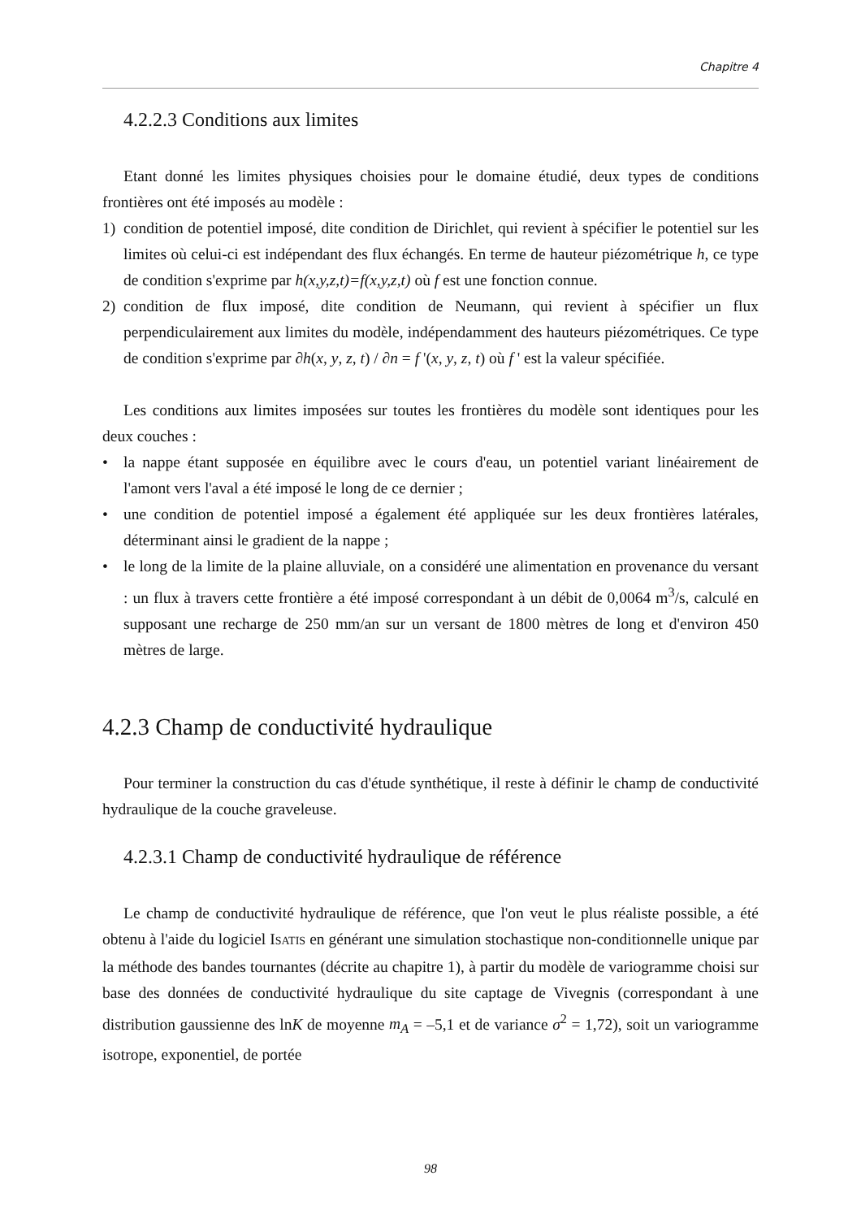Chapitre 4
4.2.2.3 Conditions aux limites
Etant donné les limites physiques choisies pour le domaine étudié, deux types de conditions frontières ont été imposés au modèle :
1) condition de potentiel imposé, dite condition de Dirichlet, qui revient à spécifier le potentiel sur les limites où celui-ci est indépendant des flux échangés. En terme de hauteur piézométrique h, ce type de condition s'exprime par h(x,y,z,t)=f(x,y,z,t) où f est une fonction connue.
2) condition de flux imposé, dite condition de Neumann, qui revient à spécifier un flux perpendiculairement aux limites du modèle, indépendamment des hauteurs piézométriques. Ce type de condition s'exprime par ∂h(x, y, z, t) / ∂n = f '(x, y, z, t) où f ' est la valeur spécifiée.
Les conditions aux limites imposées sur toutes les frontières du modèle sont identiques pour les deux couches :
• la nappe étant supposée en équilibre avec le cours d'eau, un potentiel variant linéairement de l'amont vers l'aval a été imposé le long de ce dernier ;
• une condition de potentiel imposé a également été appliquée sur les deux frontières latérales, déterminant ainsi le gradient de la nappe ;
• le long de la limite de la plaine alluviale, on a considéré une alimentation en provenance du versant : un flux à travers cette frontière a été imposé correspondant à un débit de 0,0064 m<sup>3</sup>/s, calculé en supposant une recharge de 250 mm/an sur un versant de 1800 mètres de long et d'environ 450 mètres de large.
4.2.3 Champ de conductivité hydraulique
Pour terminer la construction du cas d'étude synthétique, il reste à définir le champ de conductivité hydraulique de la couche graveleuse.
4.2.3.1 Champ de conductivité hydraulique de référence
Le champ de conductivité hydraulique de référence, que l'on veut le plus réaliste possible, a été obtenu à l'aide du logiciel ISATIS en générant une simulation stochastique non-conditionnelle unique par la méthode des bandes tournantes (décrite au chapitre 1), à partir du modèle de variogramme choisi sur base des données de conductivité hydraulique du site captage de Vivegnis (correspondant à une distribution gaussienne des lnK de moyenne m<sub>A</sub> = –5,1 et de variance σ<sup>2</sup> = 1,72), soit un variogramme isotrope, exponentiel, de portée
98